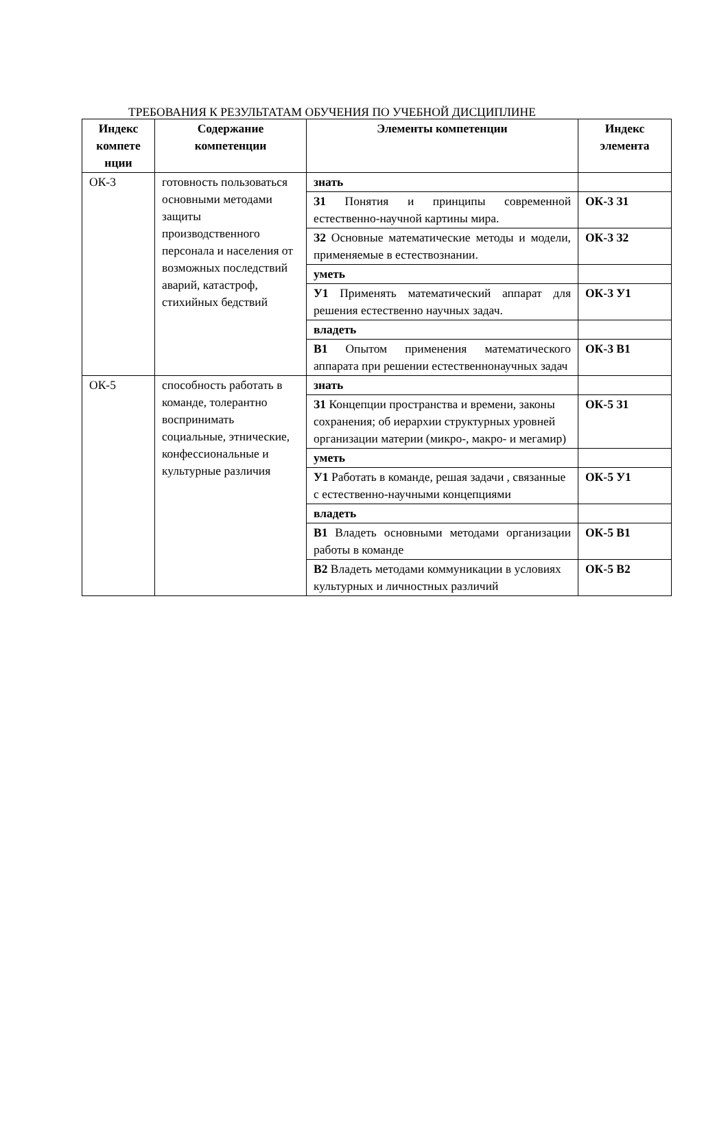ТРЕБОВАНИЯ К РЕЗУЛЬТАТАМ ОБУЧЕНИЯ ПО УЧЕБНОЙ ДИСЦИПЛИНЕ
| Индекс компете нции | Содержание компетенции | Элементы компетенции | Индекс элемента |
| --- | --- | --- | --- |
| ОК-3 | готовность пользоваться основными методами защиты производственного персонала и населения от возможных последствий аварий, катастроф, стихийных бедствий | знать | |
| | | З1 Понятия и принципы современной естественно-научной картины мира. | ОК-3 З1 |
| | | З2 Основные математические методы и модели, применяемые в естествознании. | ОК-3 З2 |
| | | уметь | |
| | | У1 Применять математический аппарат для решения естественно научных задач. | ОК-3 У1 |
| | | владеть | |
| | | В1 Опытом применения математического аппарата при решении естественнонаучных задач | ОК-3 В1 |
| ОК-5 | способность работать в команде, толерантно воспринимать социальные, этнические, конфессиональные и культурные различия | знать | |
| | | З1 Концепции пространства и времени, законы сохранения; об иерархии структурных уровней организации материи (микро-, макро- и мегамир) | ОК-5 З1 |
| | | уметь | |
| | | У1 Работать в команде, решая задачи , связанные с естественно-научными концепциями | ОК-5 У1 |
| | | владеть | |
| | | В1 Владеть основными методами организации работы в команде | ОК-5 В1 |
| | | В2 Владеть методами коммуникации в условиях культурных и личностных различий | ОК-5 В2 |